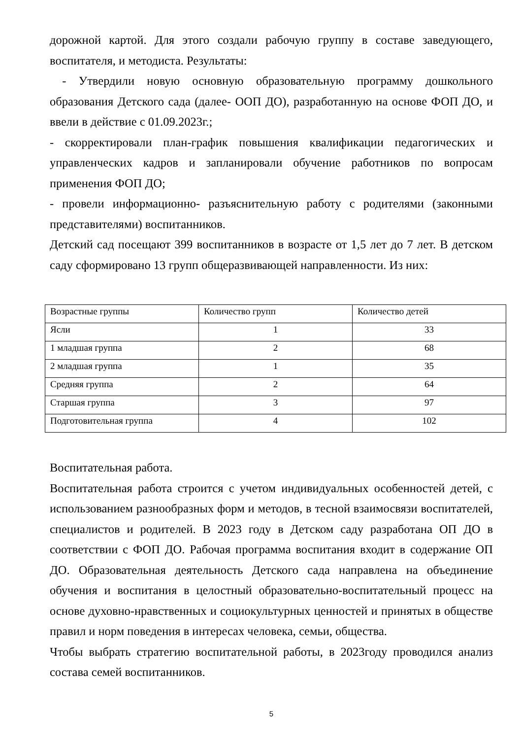дорожной картой. Для этого создали рабочую группу в составе заведующего, воспитателя, и методиста. Результаты:
- Утвердили новую основную образовательную программу дошкольного образования Детского сада (далее- ООП ДО), разработанную на основе ФОП ДО, и ввели в действие с 01.09.2023г.;
- скорректировали план-график повышения квалификации педагогических и управленческих кадров и запланировали обучение работников по вопросам применения ФОП ДО;
- провели информационно- разъяснительную работу с родителями (законными представителями) воспитанников.
Детский сад посещают 399 воспитанников в возрасте от 1,5 лет до 7 лет. В детском саду сформировано 13 групп общеразвивающей направленности. Из них:
| Возрастные группы | Количество групп | Количество детей |
| Ясли | 1 | 33 |
| 1 младшая группа | 2 | 68 |
| 2 младшая группа | 1 | 35 |
| Средняя группа | 2 | 64 |
| Старшая группа | 3 | 97 |
| Подготовительная группа | 4 | 102 |
Воспитательная работа.
Воспитательная работа строится с учетом индивидуальных особенностей детей, с использованием разнообразных форм и методов, в тесной взаимосвязи воспитателей, специалистов и родителей. В 2023 году в Детском саду разработана ОП ДО в соответствии с ФОП ДО. Рабочая программа воспитания входит в содержание ОП ДО. Образовательная деятельность Детского сада направлена на объединение обучения и воспитания в целостный образовательно-воспитательный процесс на основе духовно-нравственных и социокультурных ценностей и принятых в обществе правил и норм поведения в интересах человека, семьи, общества.
Чтобы выбрать стратегию воспитательной работы, в 2023году проводился анализ состава семей воспитанников.
5